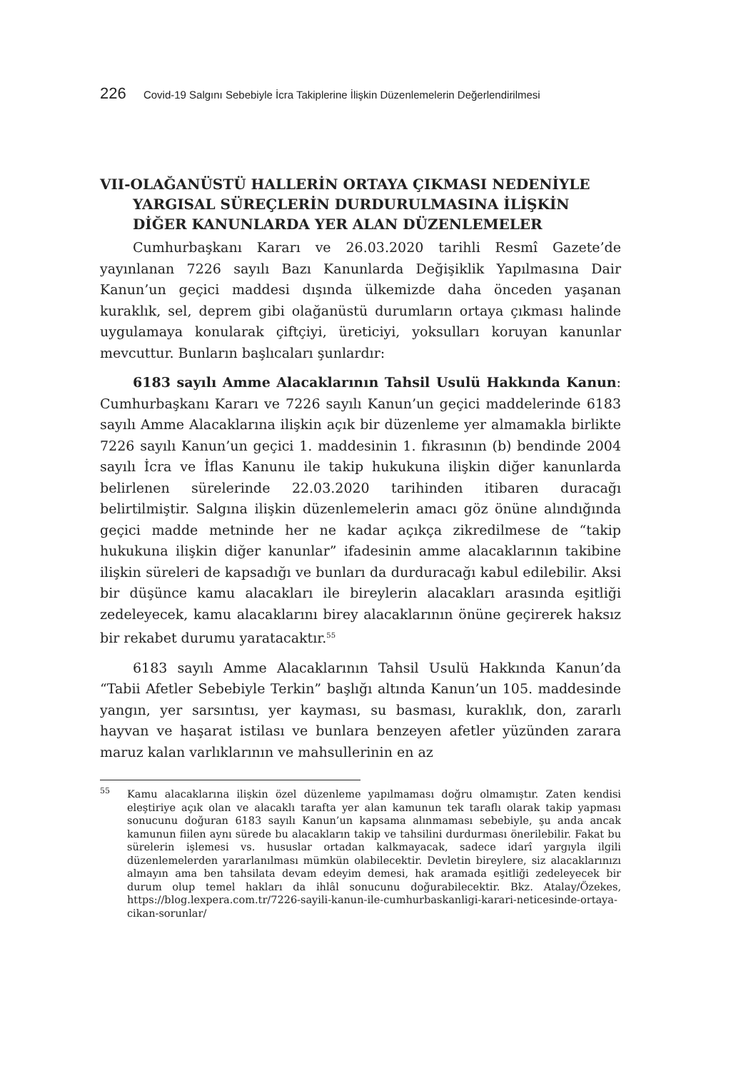226 Covid-19 Salgını Sebebiyle İcra Takiplerine İlişkin Düzenlemelerin Değerlendirilmesi
VII-OLAĞANÜSTÜ HALLERİN ORTAYA ÇIKMASI NEDENİYLE YARGISAL SÜREÇLERİN DURDURULMASINA İLİŞKİN DİĞER KANUNLARDA YER ALAN DÜZENLEMELER
Cumhurbaşkanı Kararı ve 26.03.2020 tarihli Resmî Gazete’de yayınlanan 7226 sayılı Bazı Kanunlarda Değişiklik Yapılmasına Dair Kanun’un geçici maddesi dışında ülkemizde daha önceden yaşanan kuraklık, sel, deprem gibi olağanüstü durumların ortaya çıkması halinde uygulamaya konularak çiftçiyi, üreticiyi, yoksulları koruyan kanunlar mevcuttur. Bunların başlıcaları şunlardır:
6183 sayılı Amme Alacaklarının Tahsil Usulü Hakkında Kanun: Cumhurbaşkanı Kararı ve 7226 sayılı Kanun’un geçici maddelerinde 6183 sayılı Amme Alacaklarına ilişkin açık bir düzenleme yer almamakla birlikte 7226 sayılı Kanun’un geçici 1. maddesinin 1. fıkrasının (b) bendinde 2004 sayılı İcra ve İflas Kanunu ile takip hukukuna ilişkin diğer kanunlarda belirlenen sürelerinde 22.03.2020 tarihinden itibaren duracağı belirtilmiştir. Salgına ilişkin düzenlemelerin amacı göz önüne alındığında geçici madde metninde her ne kadar açıkça zikredilmese de “takip hukukuna ilişkin diğer kanunlar” ifadesinin amme alacaklarının takibine ilişkin süreleri de kapsadığı ve bunları da durduracağı kabul edilebilir. Aksi bir düşünce kamu alacakları ile bireylerin alacakları arasında eşitliği zedeleyecek, kamu alacaklarını birey alacaklarının önüne geçirerek haksız bir rekabet durumu yaratacaktır.<sup>55</sup>
6183 sayılı Amme Alacaklarının Tahsil Usulü Hakkında Kanun’da “Tabii Afetler Sebebiyle Terkin” başlığı altında Kanun’un 105. maddesinde yangın, yer sarsıntısı, yer kayması, su basması, kuraklık, don, zararlı hayvan ve haşarat istilası ve bunlara benzeyen afetler yüzünden zarara maruz kalan varlıklarının ve mahsullerinin en az
<sup>55</sup> Kamu alacaklarına ilişkin özel düzenleme yapılmaması doğru olmamıştır. Zaten kendisi eleştiriye açık olan ve alacaklı tarafta yer alan kamunun tek taraflı olarak takip yapması sonucunu doğuran 6183 sayılı Kanun’un kapsama alınmaması sebebiyle, şu anda ancak kamunun fiilen aynı sürede bu alacakların takip ve tahsilini durdurması önerilebilir. Fakat bu sürelerin işlemesi vs. hususlar ortadan kalkmayacak, sadece idarî yargıyla ilgili düzenlemelerden yararlanılması mümkün olabilecektir. Devletin bireylere, siz alacaklarınızı almayın ama ben tahsilata devam edeyim demesi, hak aramada eşitliği zedeleyecek bir durum olup temel hakları da ihlâl sonucunu doğurabilecektir. Bkz. Atalay/Özekes, https://blog.lexpera.com.tr/7226-sayili-kanun-ile-cumhurbaskanligi-karari-neticesinde-ortaya-cikan-sorunlar/